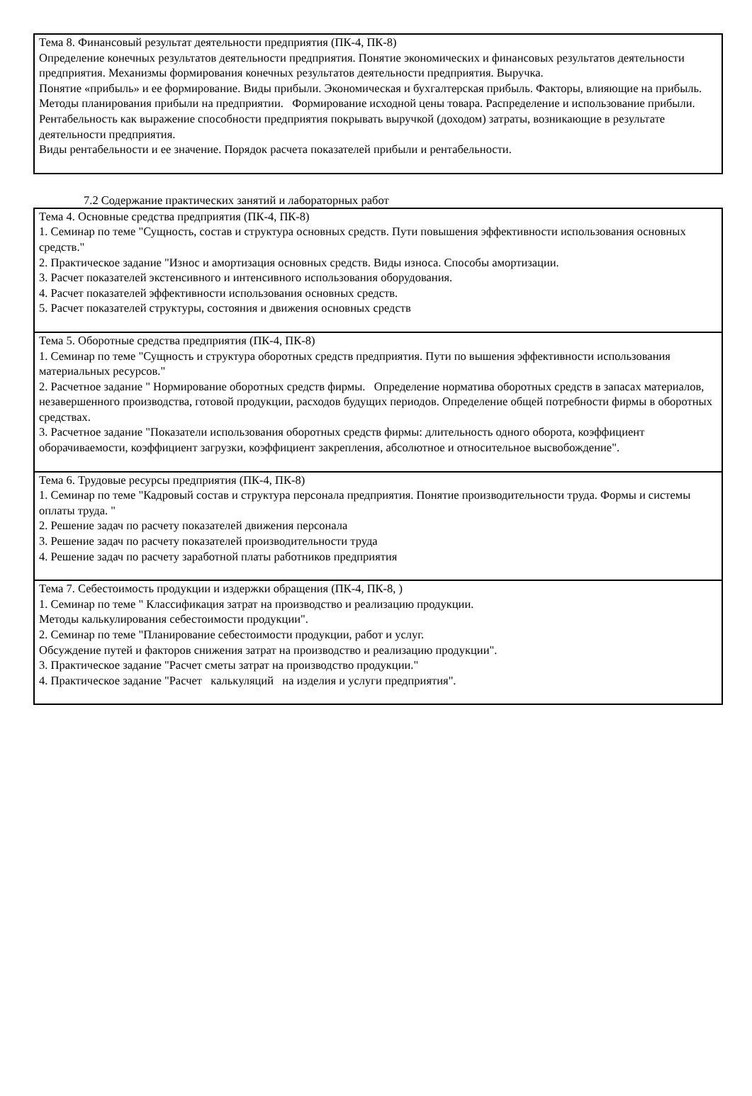| Тема 8. Финансовый результат деятельности предприятия (ПК-4, ПК-8) Определение конечных результатов деятельности предприятия. Понятие экономических и финансовых результатов деятельности предприятия. Механизмы формирования конечных результатов деятельности предприятия. Выручка. Понятие «прибыль» и ее формирование. Виды прибыли. Экономическая и бухгалтерская прибыль. Факторы, влияющие на прибыль. Методы планирования прибыли на предприятии. Формирование исходной цены товара. Распределение и использование прибыли. Рентабельность как выражение способности предприятия покрывать выручкой (доходом) затраты, возникающие в результате деятельности предприятия. Виды рентабельности и ее значение. Порядок расчета показателей прибыли и рентабельности. |
7.2 Содержание практических занятий и лабораторных работ
| Тема 4. Основные средства предприятия (ПК-4, ПК-8) 1. Семинар по теме "Сущность, состав и структура основных средств. Пути повышения эффективности использования основных средств." 2. Практическое задание "Износ и амортизация основных средств. Виды износа. Способы амортизации. 3. Расчет показателей экстенсивного и интенсивного использования оборудования. 4. Расчет показателей эффективности использования основных средств. 5. Расчет показателей структуры, состояния и движения основных средств |
| Тема 5. Оборотные средства предприятия (ПК-4, ПК-8) 1. Семинар по теме "Сущность и структура оборотных средств предприятия. Пути по вышения эффективности использования материальных ресурсов." 2. Расчетное задание " Нормирование оборотных средств фирмы. Определение норматива оборотных средств в запасах материалов, незавершенного производства, готовой продукции, расходов будущих периодов. Определение общей потребности фирмы в оборотных средствах. 3. Расчетное задание "Показатели использования оборотных средств фирмы: длительность одного оборота, коэффициент оборачиваемости, коэффициент загрузки, коэффициент закрепления, абсолютное и относительное высвобождение". |
| Тема 6. Трудовые ресурсы предприятия (ПК-4, ПК-8) 1. Семинар по теме "Кадровый состав и структура персонала предприятия. Понятие производительности труда. Формы и системы оплаты труда. " 2. Решение задач по расчету показателей движения персонала 3. Решение задач по расчету показателей производительности труда 4. Решение задач по расчету заработной платы работников предприятия |
| Тема 7. Себестоимость продукции и издержки обращения (ПК-4, ПК-8, ) 1. Семинар по теме " Классификация затрат на производство и реализацию продукции. Методы калькулирования себестоимости продукции". 2. Семинар по теме "Планирование себестоимости продукции, работ и услуг. Обсуждение путей и факторов снижения затрат на производство и реализацию продукции". 3. Практическое задание "Расчет сметы затрат на производство продукции." 4. Практическое задание "Расчет калькуляций на изделия и услуги предприятия". |